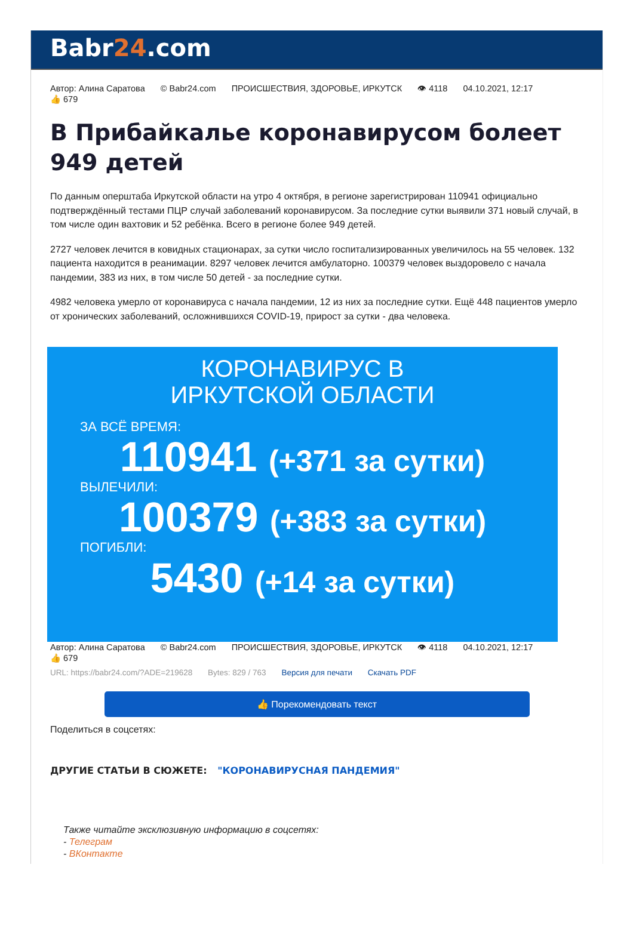Babr24.com
Автор: Алина Саратова © Babr24.com ПРОИСШЕСТВИЯ, ЗДОРОВЬЕ, ИРКУТСК 👁 4118 04.10.2021, 12:17
👍 679
В Прибайкалье коронавирусом болеет 949 детей
По данным оперштаба Иркутской области на утро 4 октября, в регионе зарегистрирован 110941 официально подтверждённый тестами ПЦР случай заболеваний коронавирусом. За последние сутки выявили 371 новый случай, в том числе один вахтовик и 52 ребёнка. Всего в регионе более 949 детей.
2727 человек лечится в ковидных стационарах, за сутки число госпитализированных увеличилось на 55 человек. 132 пациента находится в реанимации. 8297 человек лечится амбулаторно. 100379 человек выздоровело с начала пандемии, 383 из них, в том числе 50 детей - за последние сутки.
4982 человека умерло от коронавируса с начала пандемии, 12 из них за последние сутки. Ещё 448 пациентов умерло от хронических заболеваний, осложнившихся COVID-19, прирост за сутки - два человека.
КОРОНАВИРУС В
ИРКУТСКОЙ ОБЛАСТИ
ЗА ВСЁ ВРЕМЯ:
110941 (+371 за сутки)
ВЫЛЕЧИЛИ:
100379 (+383 за сутки)
ПОГИБЛИ:
5430 (+14 за сутки)
Автор: Алина Саратова © Babr24.com ПРОИСШЕСТВИЯ, ЗДОРОВЬЕ, ИРКУТСК 👁 4118 04.10.2021, 12:17
👍 679
URL: https://babr24.com/?ADE=219628 Bytes: 829 / 763 Версия для печати Скачать PDF
👍 Порекомендовать текст
Поделиться в соцсетях:
ДРУГИЕ СТАТЬИ В СЮЖЕТЕ: "КОРОНАВИРУСНАЯ ПАНДЕМИЯ"
Также читайте эксклюзивную информацию в соцсетях:
- Телеграм
- ВКонтакте